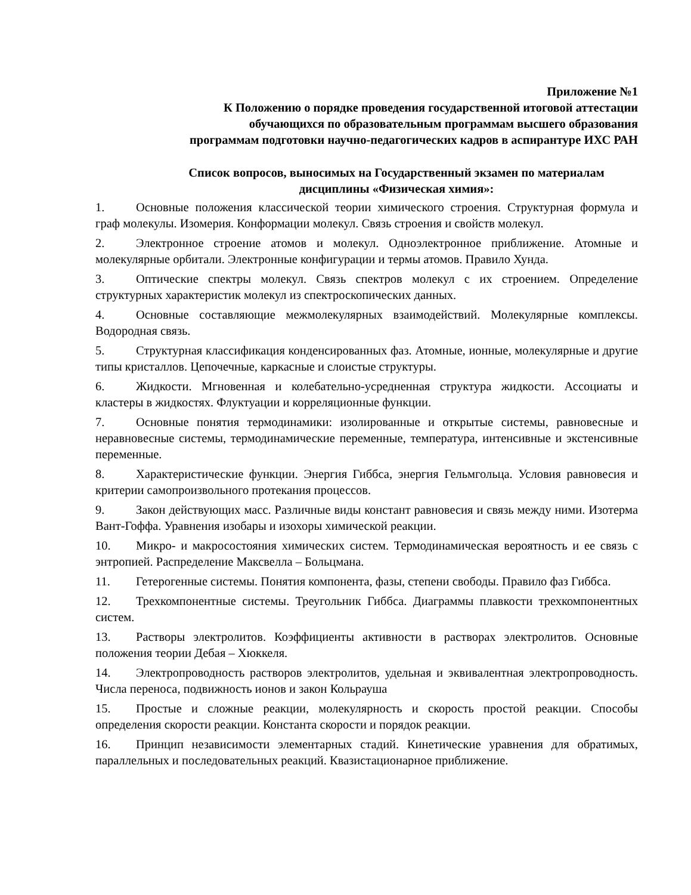Приложение №1
К Положению о порядке проведения государственной итоговой аттестации
обучающихся по образовательным программам высшего образования
программам подготовки научно-педагогических кадров в аспирантуре ИХС РАН
Список вопросов, выносимых на Государственный экзамен по материалам
дисциплины «Физическая химия»:
1. Основные положения классической теории химического строения. Структурная формула и граф молекулы. Изомерия. Конформации молекул. Связь строения и свойств молекул.
2. Электронное строение атомов и молекул. Одноэлектронное приближение. Атомные и молекулярные орбитали. Электронные конфигурации и термы атомов. Правило Хунда.
3. Оптические спектры молекул. Связь спектров молекул с их строением. Определение структурных характеристик молекул из спектроскопических данных.
4. Основные составляющие межмолекулярных взаимодействий. Молекулярные комплексы. Водородная связь.
5. Структурная классификация конденсированных фаз. Атомные, ионные, молекулярные и другие типы кристаллов. Цепочечные, каркасные и слоистые структуры.
6. Жидкости. Мгновенная и колебательно-усредненная структура жидкости. Ассоциаты и кластеры в жидкостях. Флуктуации и корреляционные функции.
7. Основные понятия термодинамики: изолированные и открытые системы, равновесные и неравновесные системы, термодинамические переменные, температура, интенсивные и экстенсивные переменные.
8. Характеристические функции. Энергия Гиббса, энергия Гельмгольца. Условия равновесия и критерии самопроизвольного протекания процессов.
9. Закон действующих масс. Различные виды констант равновесия и связь между ними. Изотерма Вант-Гоффа. Уравнения изобары и изохоры химической реакции.
10. Микро- и макросостояния химических систем. Термодинамическая вероятность и ее связь с энтропией. Распределение Максвелла – Больцмана.
11. Гетерогенные системы. Понятия компонента, фазы, степени свободы. Правило фаз Гиббса.
12. Трехкомпонентные системы. Треугольник Гиббса. Диаграммы плавкости трехкомпонентных систем.
13. Растворы электролитов. Коэффициенты активности в растворах электролитов. Основные положения теории Дебая – Хюккеля.
14. Электропроводность растворов электролитов, удельная и эквивалентная электропроводность. Числа переноса, подвижность ионов и закон Кольрауша
15. Простые и сложные реакции, молекулярность и скорость простой реакции. Способы определения скорости реакции. Константа скорости и порядок реакции.
16. Принцип независимости элементарных стадий. Кинетические уравнения для обратимых, параллельных и последовательных реакций. Квазистационарное приближение.